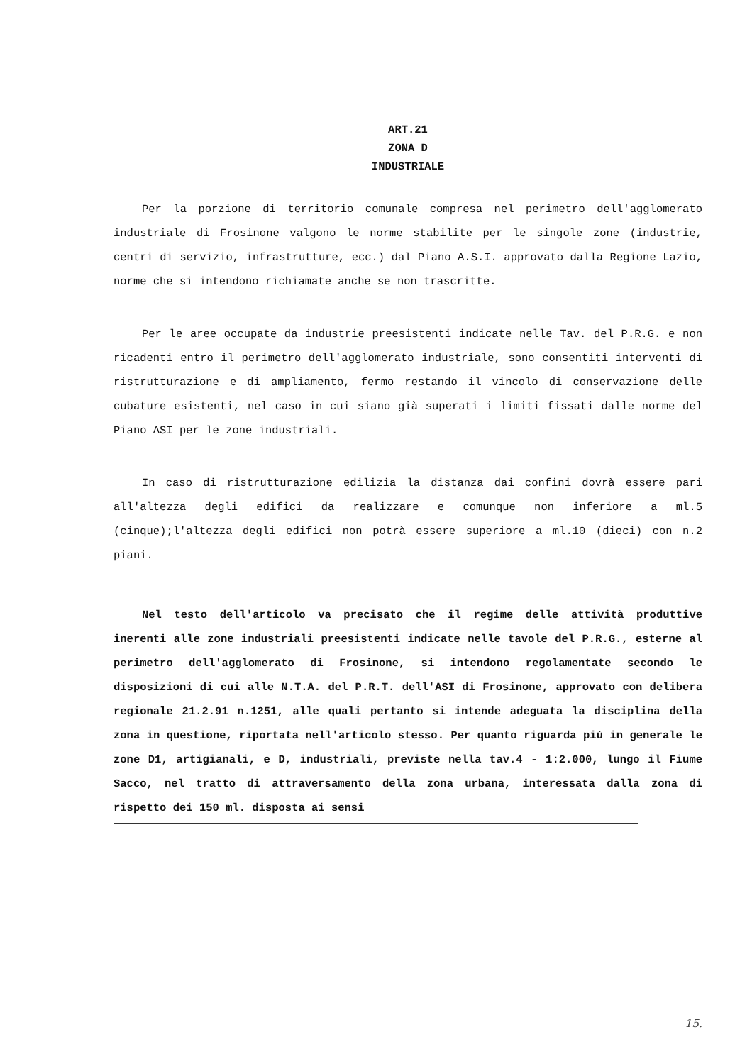ART.21
ZONA D
INDUSTRIALE
Per la porzione di territorio comunale compresa nel perimetro dell'agglomerato industriale di Frosinone valgono le norme stabilite per le singole zone (industrie, centri di servizio, infrastrutture, ecc.) dal Piano A.S.I. approvato dalla Regione Lazio, norme che si intendono richiamate anche se non trascritte.
Per le aree occupate da industrie preesistenti indicate nelle Tav. del P.R.G. e non ricadenti entro il perimetro dell'agglomerato industriale, sono consentiti interventi di ristrutturazione e di ampliamento, fermo restando il vincolo di conservazione delle cubature esistenti, nel caso in cui siano già superati i limiti fissati dalle norme del Piano ASI per le zone industriali.
In caso di ristrutturazione edilizia la distanza dai confini dovrà essere pari all'altezza degli edifici da realizzare e comunque non inferiore a ml.5 (cinque);l'altezza degli edifici non potrà essere superiore a ml.10 (dieci) con n.2 piani.
Nel testo dell'articolo va precisato che il regime delle attività produttive inerenti alle zone industriali preesistenti indicate nelle tavole del P.R.G., esterne al perimetro dell'agglomerato di Frosinone, si intendono regolamentate secondo le disposizioni di cui alle N.T.A. del P.R.T. dell'ASI di Frosinone, approvato con delibera regionale 21.2.91 n.1251, alle quali pertanto si intende adeguata la disciplina della zona in questione, riportata nell'articolo stesso. Per quanto riguarda più in generale le zone D1, artigianali, e D, industriali, previste nella tav.4 - 1:2.000, lungo il Fiume Sacco, nel tratto di attraversamento della zona urbana, interessata dalla zona di rispetto dei 150 ml. disposta ai sensi
15.